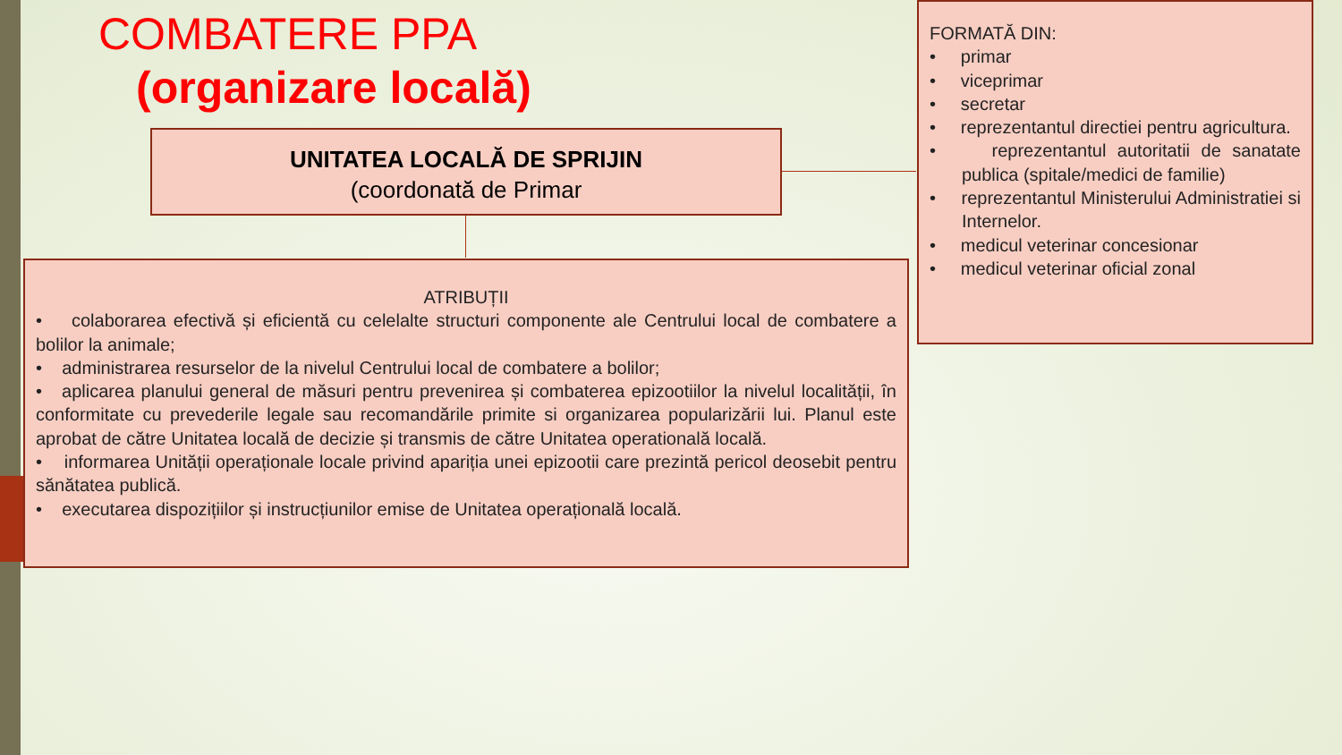COMBATERE PPA
(organizare locală)
UNITATEA LOCALĂ DE SPRIJIN
(coordonată de Primar
ATRIBUȚII
• colaborarea efectivă și eficientă cu celelalte structuri componente ale Centrului local de combatere a bolilor la animale;
• administrarea resurselor de la nivelul Centrului local de combatere a bolilor;
• aplicarea planului general de măsuri pentru prevenirea și combaterea epizootiilor la nivelul localității, în conformitate cu prevederile legale sau recomandările primite si organizarea popularizării lui. Planul este aprobat de către Unitatea locală de decizie și transmis de către Unitatea operatională locală.
• informarea Unității operaționale locale privind apariția unei epizootii care prezintă pericol deosebit pentru sănătatea publică.
• executarea dispozițiilor și instrucțiunilor emise de Unitatea operațională locală.
FORMATĂ DIN:
• primar
• viceprimar
• secretar
• reprezentantul directiei pentru agricultura.
• reprezentantul autoritatii de sanatate publica (spitale/medici de familie)
• reprezentantul Ministerului Administratiei si Internelor.
• medicul veterinar concesionar
• medicul veterinar oficial zonal